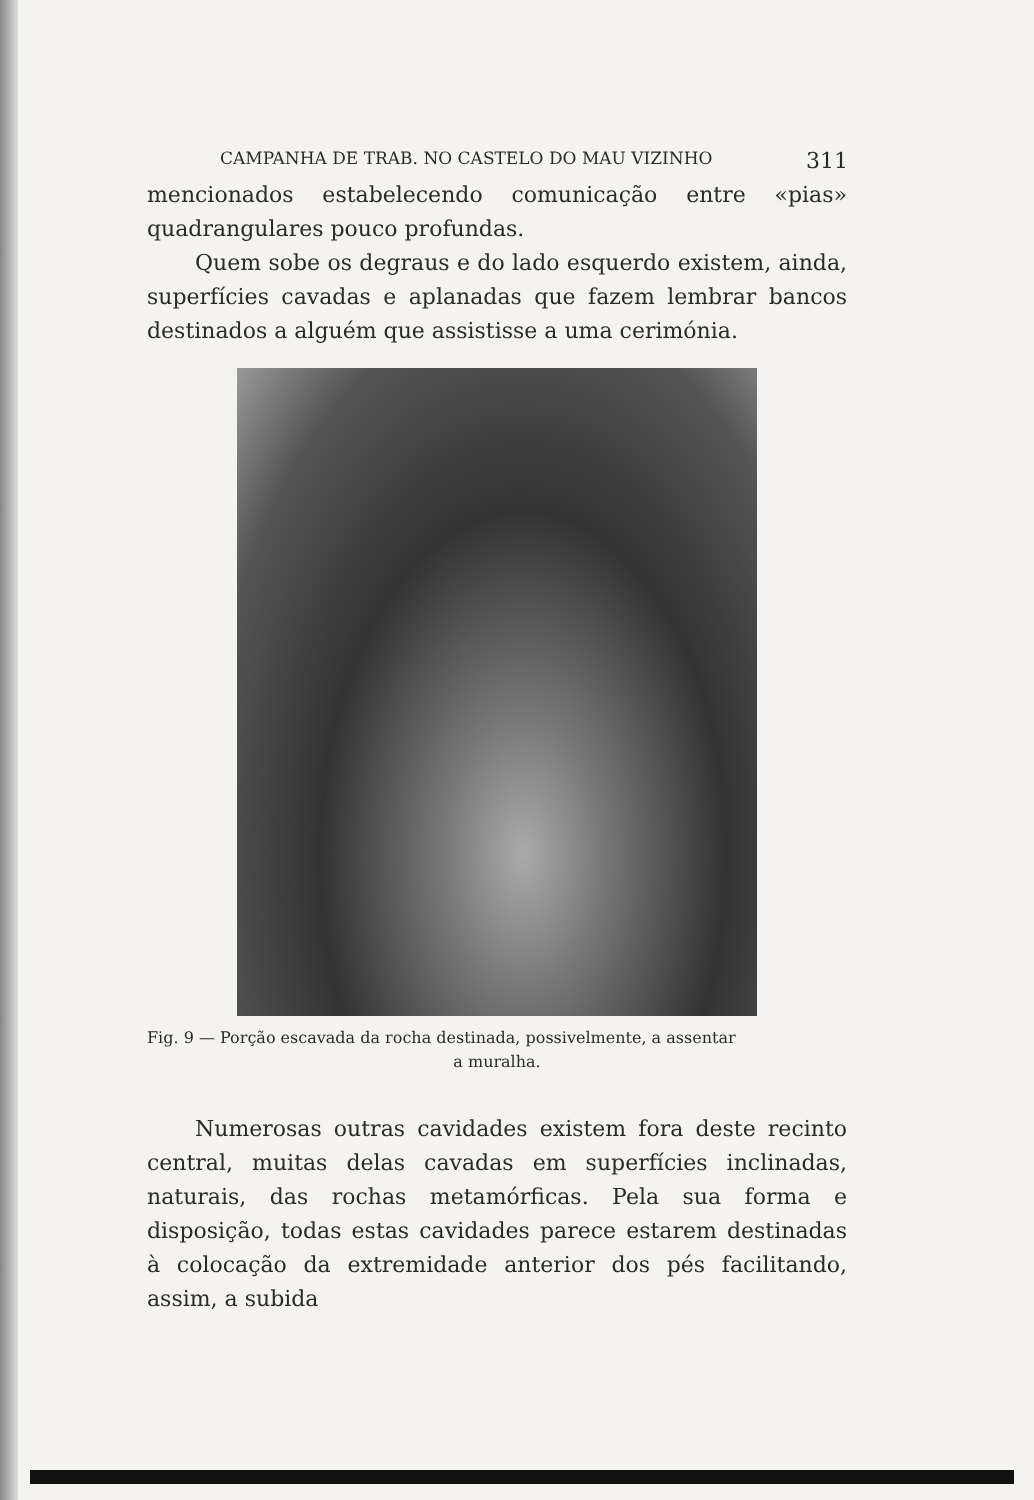CAMPANHA DE TRAB. NO CASTELO DO MAU VIZINHO 311
mencionados estabelecendo comunicação entre «pias» quadrangulares pouco profundas.
Quem sobe os degraus e do lado esquerdo existem, ainda, superfícies cavadas e aplanadas que fazem lembrar bancos destinados a alguém que assistisse a uma cerimónia.
Fig. 9 — Porção escavada da rocha destinada, possivelmente, a assentar
a muralha.
Numerosas outras cavidades existem fora deste recinto central, muitas delas cavadas em superfícies inclinadas, naturais, das rochas metamórficas. Pela sua forma e disposição, todas estas cavidades parece estarem destinadas à colocação da extremidade anterior dos pés facilitando, assim, a subida